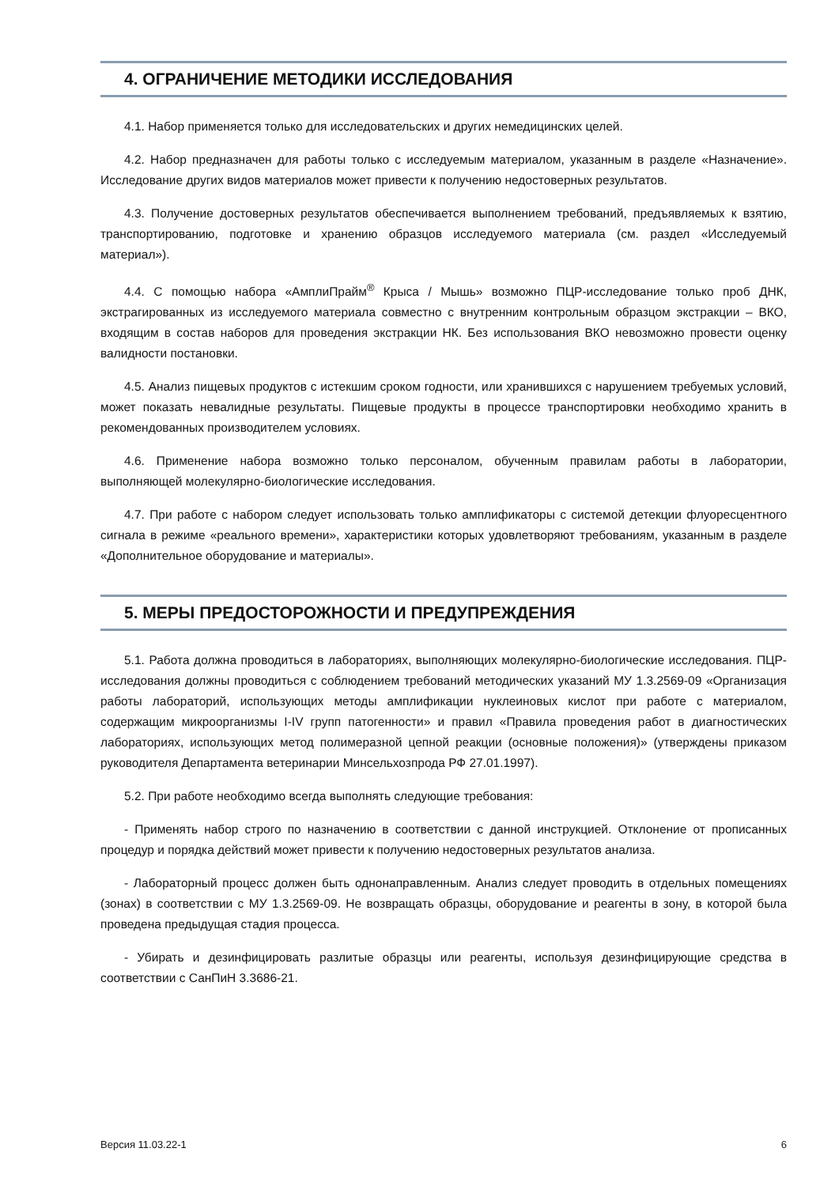4. ОГРАНИЧЕНИЕ МЕТОДИКИ ИССЛЕДОВАНИЯ
4.1. Набор применяется только для исследовательских и других немедицинских целей.
4.2. Набор предназначен для работы только с исследуемым материалом, указанным в разделе «Назначение». Исследование других видов материалов может привести к получению недостоверных результатов.
4.3. Получение достоверных результатов обеспечивается выполнением требований, предъявляемых к взятию, транспортированию, подготовке и хранению образцов исследуемого материала (см. раздел «Исследуемый материал»).
4.4. С помощью набора «АмплиПрайм<sup>®</sup> Крыса / Мышь» возможно ПЦР-исследование только проб ДНК, экстрагированных из исследуемого материала совместно с внутренним контрольным образцом экстракции – ВКО, входящим в состав наборов для проведения экстракции НК. Без использования ВКО невозможно провести оценку валидности постановки.
4.5. Анализ пищевых продуктов с истекшим сроком годности, или хранившихся с нарушением требуемых условий, может показать невалидные результаты. Пищевые продукты в процессе транспортировки необходимо хранить в рекомендованных производителем условиях.
4.6. Применение набора возможно только персоналом, обученным правилам работы в лаборатории, выполняющей молекулярно-биологические исследования.
4.7. При работе с набором следует использовать только амплификаторы с системой детекции флуоресцентного сигнала в режиме «реального времени», характеристики которых удовлетворяют требованиям, указанным в разделе «Дополнительное оборудование и материалы».
5. МЕРЫ ПРЕДОСТОРОЖНОСТИ И ПРЕДУПРЕЖДЕНИЯ
5.1. Работа должна проводиться в лабораториях, выполняющих молекулярно-биологические исследования. ПЦР-исследования должны проводиться с соблюдением требований методических указаний МУ 1.3.2569-09 «Организация работы лабораторий, использующих методы амплификации нуклеиновых кислот при работе с материалом, содержащим микроорганизмы I-IV групп патогенности» и правил «Правила проведения работ в диагностических лабораториях, использующих метод полимеразной цепной реакции (основные положения)» (утверждены приказом руководителя Департамента ветеринарии Минсельхозпрода РФ 27.01.1997).
5.2. При работе необходимо всегда выполнять следующие требования:
- Применять набор строго по назначению в соответствии с данной инструкцией. Отклонение от прописанных процедур и порядка действий может привести к получению недостоверных результатов анализа.
- Лабораторный процесс должен быть однонаправленным. Анализ следует проводить в отдельных помещениях (зонах) в соответствии с МУ 1.3.2569-09. Не возвращать образцы, оборудование и реагенты в зону, в которой была проведена предыдущая стадия процесса.
- Убирать и дезинфицировать разлитые образцы или реагенты, используя дезинфицирующие средства в соответствии с СанПиН 3.3686-21.
Версия 11.03.22-1 6